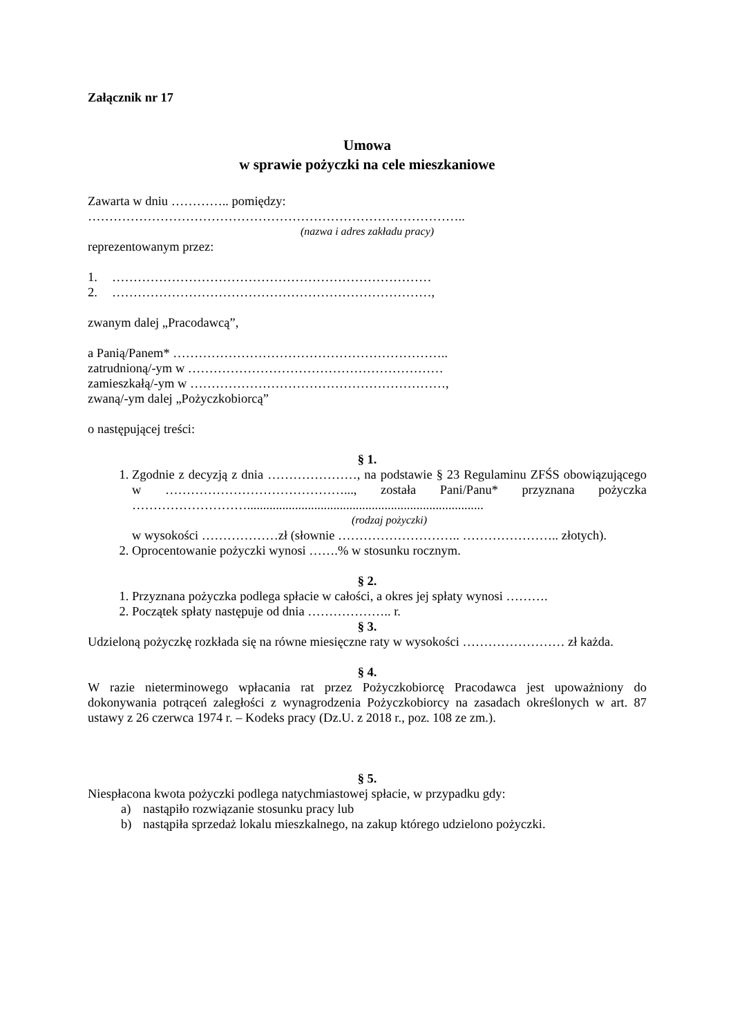Załącznik nr 17
Umowa
w sprawie pożyczki na cele mieszkaniowe
Zawarta w dniu ………….. pomiędzy:
……………………………………………………………………………..
(nazwa i adres zakładu pracy)
reprezentowanym przez:
1. …………………………………………………………………
2. …………………………………………………………………,
zwanym dalej „Pracodawcą”,
a Panią/Panem* ………………………………………………………..
zatrudnioną/-ym w ……………………………………………………
zamieszkałą/-ym w ……………………………………………………,
zwaną/-ym dalej „Pożyczkobiorcą”
o następującej treści:
§ 1.
1. Zgodnie z decyzją z dnia …………………, na podstawie § 23 Regulaminu ZFŚS obowiązującego w ……………………………………..., została Pani/Panu* przyznana pożyczka ………………………..........................................................................
(rodzaj pożyczki)
w wysokości ………………zł (słownie ……………………….. ………………….. złotych).
2. Oprocentowanie pożyczki wynosi …….% w stosunku rocznym.
§ 2.
1. Przyznana pożyczka podlega spłacie w całości, a okres jej spłaty wynosi ……….
2. Początek spłaty następuje od dnia ……………….. r.
§ 3.
Udzieloną pożyczkę rozkłada się na równe miesięczne raty w wysokości …………………… zł każda.
§ 4.
W razie nieterminowego wpłacania rat przez Pożyczkobiorcę Pracodawca jest upoważniony do dokonywania potrąceń zaległości z wynagrodzenia Pożyczkobiorcy na zasadach określonych w art. 87 ustawy z 26 czerwca 1974 r. – Kodeks pracy (Dz.U. z 2018 r., poz. 108 ze zm.).
§ 5.
Niespłacona kwota pożyczki podlega natychmiastowej spłacie, w przypadku gdy:
a) nastąpiło rozwiązanie stosunku pracy lub
b) nastąpiła sprzedaż lokalu mieszkalnego, na zakup którego udzielono pożyczki.